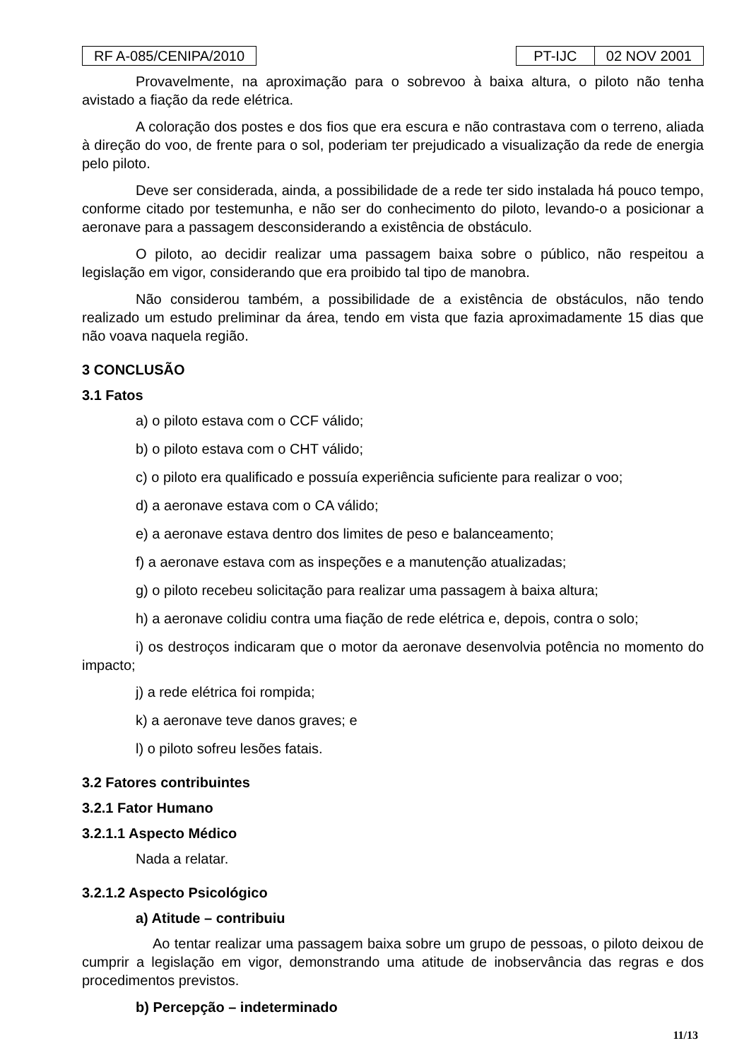RF A-085/CENIPA/2010 PT-IJC 02 NOV 2001
Provavelmente, na aproximação para o sobrevoo à baixa altura, o piloto não tenha avistado a fiação da rede elétrica.
A coloração dos postes e dos fios que era escura e não contrastava com o terreno, aliada à direção do voo, de frente para o sol, poderiam ter prejudicado a visualização da rede de energia pelo piloto.
Deve ser considerada, ainda, a possibilidade de a rede ter sido instalada há pouco tempo, conforme citado por testemunha, e não ser do conhecimento do piloto, levando-o a posicionar a aeronave para a passagem desconsiderando a existência de obstáculo.
O piloto, ao decidir realizar uma passagem baixa sobre o público, não respeitou a legislação em vigor, considerando que era proibido tal tipo de manobra.
Não considerou também, a possibilidade de a existência de obstáculos, não tendo realizado um estudo preliminar da área, tendo em vista que fazia aproximadamente 15 dias que não voava naquela região.
3 CONCLUSÃO
3.1 Fatos
a) o piloto estava com o CCF válido;
b) o piloto estava com o CHT válido;
c) o piloto era qualificado e possuía experiência suficiente para realizar o voo;
d) a aeronave estava com o CA válido;
e) a aeronave estava dentro dos limites de peso e balanceamento;
f) a aeronave estava com as inspeções e a manutenção atualizadas;
g) o piloto recebeu solicitação para realizar uma passagem à baixa altura;
h) a aeronave colidiu contra uma fiação de rede elétrica e, depois, contra o solo;
i) os destroços indicaram que o motor da aeronave desenvolvia potência no momento do impacto;
j) a rede elétrica foi rompida;
k) a aeronave teve danos graves; e
l) o piloto sofreu lesões fatais.
3.2 Fatores contribuintes
3.2.1 Fator Humano
3.2.1.1 Aspecto Médico
Nada a relatar.
3.2.1.2 Aspecto Psicológico
a) Atitude – contribuiu
Ao tentar realizar uma passagem baixa sobre um grupo de pessoas, o piloto deixou de cumprir a legislação em vigor, demonstrando uma atitude de inobservância das regras e dos procedimentos previstos.
b) Percepção – indeterminado
11/13